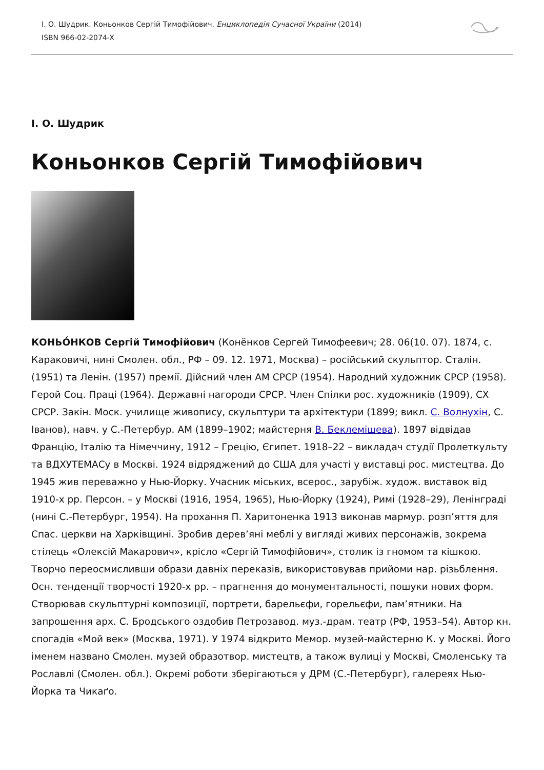І. О. Шудрик. Коньонков Сергій Тимофійович. Енциклопедія Сучасної України (2014)
ISBN 966-02-2074-X
І. О. Шудрик
Коньонков Сергій Тимофійович
КОНЬО́НКОВ Сергій Тимофійович (Конёнков Сергей Тимофеевич; 28. 06(10. 07). 1874, с. Караковичі, нині Смолен. обл., РФ – 09. 12. 1971, Москва) – російський скульптор. Сталін. (1951) та Ленін. (1957) премії. Дійсний член АМ СРСР (1954). Народний художник СРСР (1958). Герой Соц. Праці (1964). Державні нагороди СРСР. Член Спілки рос. художників (1909), СХ СРСР. Закін. Моск. училище живопису, скульптури та архітектури (1899; викл. С. Волнухін, С. Іванов), навч. у С.-Петербур. АМ (1899–1902; майстерня В. Беклемішева). 1897 відвідав Францію, Італію та Німеччину, 1912 – Грецію, Єгипет. 1918–22 – викладач студії Пролеткульту та ВДХУТЕМАСу в Москві. 1924 відряджений до США для участі у виставці рос. мистецтва. До 1945 жив переважно у Нью-Йорку. Учасник міських, всерос., зарубіж. худож. виставок від 1910-х рр. Персон. – у Москві (1916, 1954, 1965), Нью-Йорку (1924), Римі (1928–29), Ленінграді (нині С.-Петербург, 1954). На прохання П. Харитоненка 1913 виконав мармур. розп’яття для Спас. церкви на Харківщині. Зробив дерев’яні меблі у вигляді живих персонажів, зокрема стілець «Олексій Макарович», крісло «Сергій Тимофійович», столик із гномом та кішкою. Творчо переосмисливши образи давніх переказів, використовував прийоми нар. різьблення. Осн. тенденції творчості 1920-х рр. – прагнення до монументальності, пошуки нових форм. Створював скульптурні композиції, портрети, барельєфи, горельєфи, пам’ятники. На запрошення арх. С. Бродського оздобив Петрозавод. муз.-драм. театр (РФ, 1953–54). Автор кн. спогадів «Мой век» (Москва, 1971). У 1974 відкрито Мемор. музей-майстерню К. у Москві. Його іменем названо Смолен. музей образотвор. мистецтв, а також вулиці у Москві, Смоленську та Рославлі (Смолен. обл.). Окремі роботи зберігаються у ДРМ (С.-Петербург), галереях Нью-Йорка та Чикаґо.